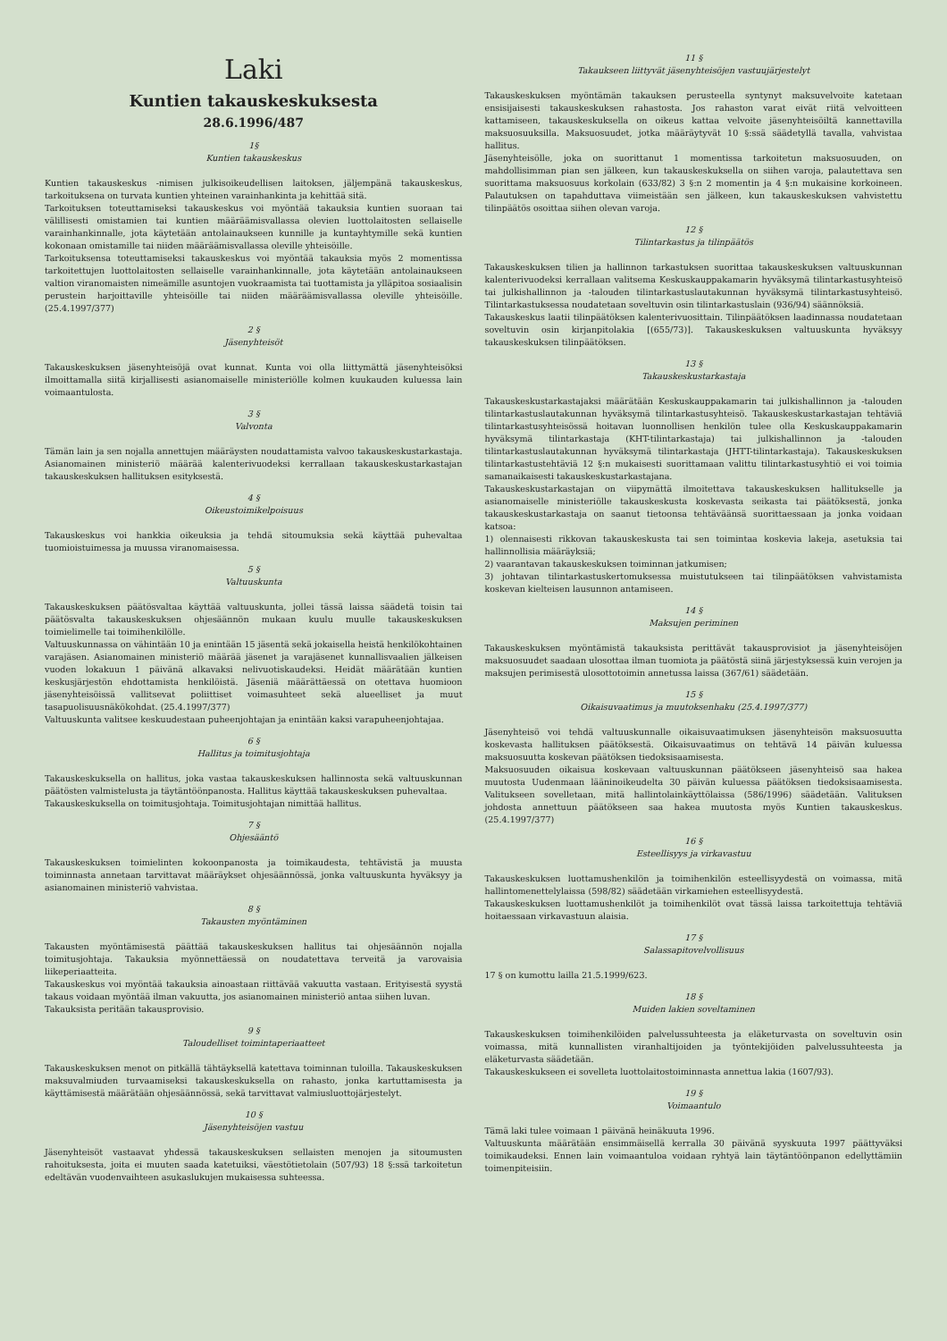Laki
Kuntien takauskeskuksesta
28.6.1996/487
1§
Kuntien takauskeskus
Kuntien takauskeskus -nimisen julkisoikeudellisen laitoksen, jäljempänä takauskeskus, tarkoituksena on turvata kuntien yhteinen varainhankinta ja kehittää sitä.
Tarkoituksen toteuttamiseksi takauskeskus voi myöntää takauksia kuntien suoraan tai välillisesti omistamien tai kuntien määräämisvallassa olevien luottolaitosten sellaiselle varainhankinnalle, jota käytetään antolainaukseen kunnille ja kuntayhtymille sekä kuntien kokonaan omistamille tai niiden määräämisvallassa oleville yhteisöille.
Tarkoituksensa toteuttamiseksi takauskeskus voi myöntää takauksia myös 2 momentissa tarkoitettujen luottolaitosten sellaiselle varainhankinnalle, jota käytetään antolainaukseen valtion viranomaisten nimeämille asuntojen vuokraamista tai tuottamista ja ylläpitoa sosiaalisin perustein harjoittaville yhteisöille tai niiden määräämisvallassa oleville yhteisöille. (25.4.1997/377)
2 §
Jäsenyhteisöt
Takauskeskuksen jäsenyhteisöjä ovat kunnat. Kunta voi olla liittymättä jäsenyhteisöksi ilmoittamalla siitä kirjallisesti asianomaiselle ministeriölle kolmen kuukauden kuluessa lain voimaantulosta.
3 §
Valvonta
Tämän lain ja sen nojalla annettujen määräysten noudattamista valvoo takauskeskustarkastaja. Asianomainen ministeriö määrää kalenterivuodeksi kerrallaan takauskeskustarkastajan takauskeskuksen hallituksen esityksestä.
4 §
Oikeustoimikelpoisuus
Takauskeskus voi hankkia oikeuksia ja tehdä sitoumuksia sekä käyttää puhevaltaa tuomioistuimessa ja muussa viranomaisessa.
5 §
Valtuuskunta
Takauskeskuksen päätösvaltaa käyttää valtuuskunta, jollei tässä laissa säädetä toisin tai päätösvalta takauskeskuksen ohjesäännön mukaan kuulu muulle takauskeskuksen toimielimelle tai toimihenkilölle.
Valtuuskunnassa on vähintään 10 ja enintään 15 jäsentä sekä jokaisella heistä henkilökohtainen varajäsen. Asianomainen ministeriö määrää jäsenet ja varajäsenet kunnallisvaalien jälkeisen vuoden lokakuun 1 päivänä alkavaksi nelivuotiskaudeksi. Heidät määrätään kuntien keskusjärjestön ehdottamista henkilöistä. Jäseniä määrättäessä on otettava huomioon jäsenyhteisöissä vallitsevat poliittiset voimasuhteet sekä alueelliset ja muut tasapuolisuusnäkökohdat. (25.4.1997/377)
Valtuuskunta valitsee keskuudestaan puheenjohtajan ja enintään kaksi varapuheenjohtajaa.
6 §
Hallitus ja toimitusjohtaja
Takauskeskuksella on hallitus, joka vastaa takauskeskuksen hallinnosta sekä valtuuskunnan päätösten valmistelusta ja täytäntöönpanosta. Hallitus käyttää takauskeskuksen puhevaltaa.
Takauskeskuksella on toimitusjohtaja. Toimitusjohtajan nimittää hallitus.
7 §
Ohjesääntö
Takauskeskuksen toimielinten kokoonpanosta ja toimikaudesta, tehtävistä ja muusta toiminnasta annetaan tarvittavat määräykset ohjesäännössä, jonka valtuuskunta hyväksyy ja asianomainen ministeriö vahvistaa.
8 §
Takausten myöntäminen
Takausten myöntämisestä päättää takauskeskuksen hallitus tai ohjesäännön nojalla toimitusjohtaja. Takauksia myönnettäessä on noudatettava terveitä ja varovaisia liikeperiaatteita.
Takauskeskus voi myöntää takauksia ainoastaan riittävää vakuutta vastaan. Erityisestä syystä takaus voidaan myöntää ilman vakuutta, jos asianomainen ministeriö antaa siihen luvan.
Takauksista peritään takausprovisio.
9 §
Taloudelliset toimintaperiaatteet
Takauskeskuksen menot on pitkällä tähtäyksellä katettava toiminnan tuloilla. Takauskeskuksen maksuvalmiuden turvaamiseksi takauskeskuksella on rahasto, jonka kartuttamisesta ja käyttämisestä määrätään ohjesäännössä, sekä tarvittavat valmiusluottojärjestelyt.
10 §
Jäsenyhteisöjen vastuu
Jäsenyhteisöt vastaavat yhdessä takauskeskuksen sellaisten menojen ja sitoumusten rahoituksesta, joita ei muuten saada katetuiksi, väestötietolain (507/93) 18 §:ssä tarkoitetun edeltävän vuodenvaihteen asukaslukujen mukaisessa suhteessa.
11 §
Takaukseen liittyvät jäsenyhteisöjen vastuujärjestelyt
Takauskeskuksen myöntämän takauksen perusteella syntynyt maksuvelvoite katetaan ensisijaisesti takauskeskuksen rahastosta. Jos rahaston varat eivät riitä velvoitteen kattamiseen, takauskeskuksella on oikeus kattaa velvoite jäsenyhteisöiltä kannettavilla maksuosuuksilla. Maksuosuudet, jotka määräytyvät 10 §:ssä säädetyllä tavalla, vahvistaa hallitus.
Jäsenyhteisölle, joka on suorittanut 1 momentissa tarkoitetun maksuosuuden, on mahdollisimman pian sen jälkeen, kun takauskeskuksella on siihen varoja, palautettava sen suorittama maksuosuus korkolain (633/82) 3 §:n 2 momentin ja 4 §:n mukaisine korkoineen. Palautuksen on tapahduttava viimeistään sen jälkeen, kun takauskeskuksen vahvistettu tilinpäätös osoittaa siihen olevan varoja.
12 §
Tilintarkastus ja tilinpäätös
Takauskeskuksen tilien ja hallinnon tarkastuksen suorittaa takauskeskuksen valtuuskunnan kalenterivuodeksi kerrallaan valitsema Keskuskauppakamarin hyväksymä tilintarkastusyhteisö tai julkishallinnon ja -talouden tilintarkastuslautakunnan hyväksymä tilintarkastusyhteisö. Tilintarkastuksessa noudatetaan soveltuvin osin tilintarkastuslain (936/94) säännöksiä.
Takauskeskus laatii tilinpäätöksen kalenterivuosittain. Tilinpäätöksen laadinnassa noudatetaan soveltuvin osin kirjanpitolakia [(655/73)]. Takauskeskuksen valtuuskunta hyväksyy takauskeskuksen tilinpäätöksen.
13 §
Takauskeskustarkastaja
Takauskeskustarkastajaksi määrätään Keskuskauppakamarin tai julkishallinnon ja -talouden tilintarkastuslautakunnan hyväksymä tilintarkastusyhteisö. Takauskeskustarkastajan tehtäviä tilintarkastusyhteisössä hoitavan luonnollisen henkilön tulee olla Keskuskauppakamarin hyväksymä tilintarkastaja (KHT-tilintarkastaja) tai julkishallinnon ja -talouden tilintarkastuslautakunnan hyväksymä tilintarkastaja (JHTT-tilintarkastaja). Takauskeskuksen tilintarkastustehtäviä 12 §:n mukaisesti suorittamaan valittu tilintarkastusyhtiö ei voi toimia samanaikaisesti takauskeskustarkastajana.
Takauskeskustarkastajan on viipymättä ilmoitettava takauskeskuksen hallitukselle ja asianomaiselle ministeriölle takauskeskusta koskevasta seikasta tai päätöksestä, jonka takauskeskustarkastaja on saanut tietoonsa tehtäväänsä suorittaessaan ja jonka voidaan katsoa:
1) olennaisesti rikkovan takauskeskusta tai sen toimintaa koskevia lakeja, asetuksia tai hallinnollisia määräyksiä;
2) vaarantavan takauskeskuksen toiminnan jatkumisen;
3) johtavan tilintarkastuskertomuksessa muistutukseen tai tilinpäätöksen vahvistamista koskevan kielteisen lausunnon antamiseen.
14 §
Maksujen periminen
Takauskeskuksen myöntämistä takauksista perittävät takausprovisiot ja jäsenyhteisöjen maksuosuudet saadaan ulosottaa ilman tuomiota ja päätöstä siinä järjestyksessä kuin verojen ja maksujen perimisestä ulosottotoimin annetussa laissa (367/61) säädetään.
15 §
Oikaisuvaatimus ja muutoksenhaku (25.4.1997/377)
Jäsenyhteisö voi tehdä valtuuskunnalle oikaisuvaatimuksen jäsenyhteisön maksuosuutta koskevasta hallituksen päätöksestä. Oikaisuvaatimus on tehtävä 14 päivän kuluessa maksuosuutta koskevan päätöksen tiedoksisaamisesta.
Maksuosuuden oikaisua koskevaan valtuuskunnan päätökseen jäsenyhteisö saa hakea muutosta Uudenmaan lääninoikeudelta 30 päivän kuluessa päätöksen tiedoksisaamisesta. Valitukseen sovelletaan, mitä hallintolainkäyttölaissa (586/1996) säädetään. Valituksen johdosta annettuun päätökseen saa hakea muutosta myös Kuntien takauskeskus. (25.4.1997/377)
16 §
Esteellisyys ja virkavastuu
Takauskeskuksen luottamushenkilön ja toimihenkilön esteellisyydestä on voimassa, mitä hallintomenettelylaissa (598/82) säädetään virkamiehen esteellisyydestä.
Takauskeskuksen luottamushenkilöt ja toimihenkilöt ovat tässä laissa tarkoitettuja tehtäviä hoitaessaan virkavastuun alaisia.
17 §
Salassapitovelvollisuus
17 § on kumottu lailla 21.5.1999/623.
18 §
Muiden lakien soveltaminen
Takauskeskuksen toimihenkilöiden palvelussuhteesta ja eläketurvasta on soveltuvin osin voimassa, mitä kunnallisten viranhaltijoiden ja työntekijöiden palvelussuhteesta ja eläketurvasta säädetään.
Takauskeskukseen ei sovelleta luottolaitostoiminnasta annettua lakia (1607/93).
19 §
Voimaantulo
Tämä laki tulee voimaan 1 päivänä heinäkuuta 1996.
Valtuuskunta määrätään ensimmäisellä kerralla 30 päivänä syyskuuta 1997 päättyväksi toimikaudeksi. Ennen lain voimaantuloa voidaan ryhtyä lain täytäntöönpanon edellyttämiin toimenpiteisiin.